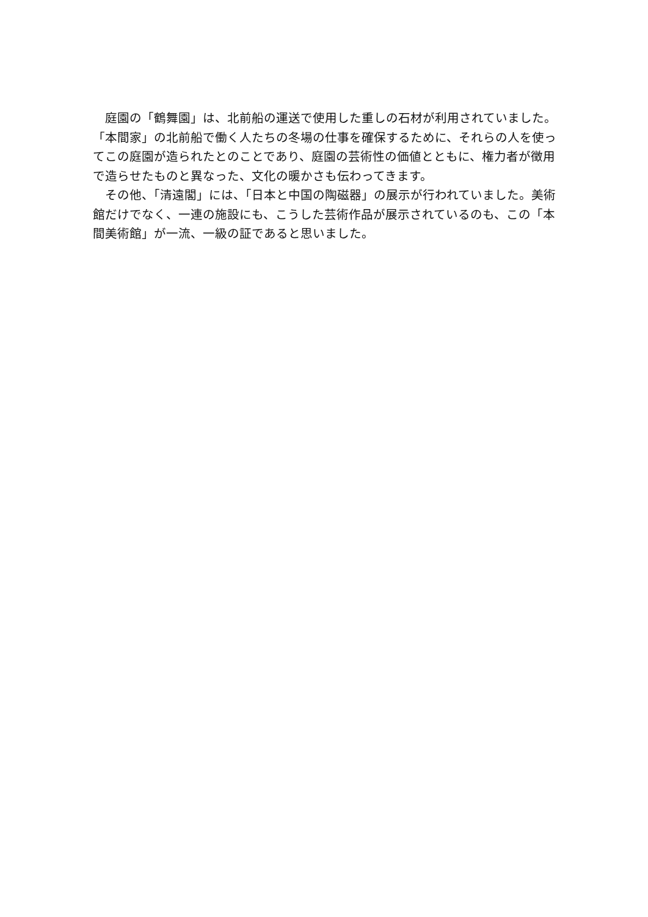庭園の「鶴舞園」は、北前船の運送で使用した重しの石材が利用されていました。「本間家」の北前船で働く人たちの冬場の仕事を確保するために、それらの人を使ってこの庭園が造られたとのことであり、庭園の芸術性の価値とともに、権力者が徴用で造らせたものと異なった、文化の暖かさも伝わってきます。
その他、「清遠閣」には、「日本と中国の陶磁器」の展示が行われていました。美術館だけでなく、一連の施設にも、こうした芸術作品が展示されているのも、この「本間美術館」が一流、一級の証であると思いました。